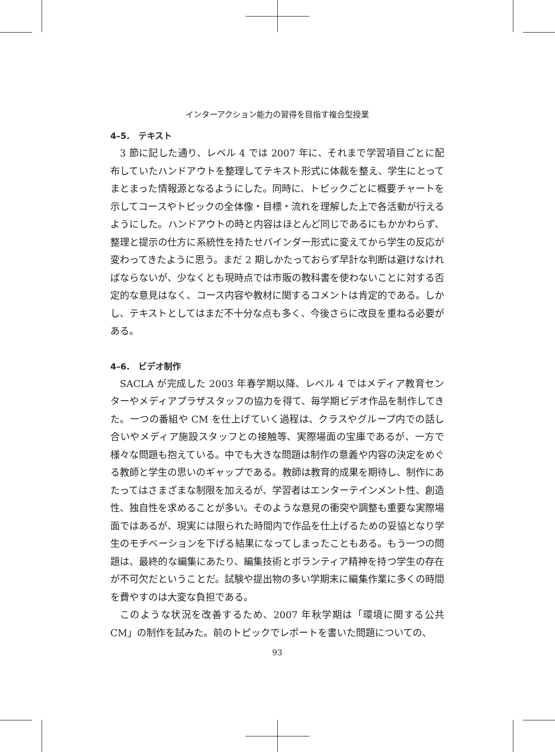インターアクション能力の習得を目指す複合型授業
4–5.　テキスト
3 節に記した通り、レベル 4 では 2007 年に、それまで学習項目ごとに配布していたハンドアウトを整理してテキスト形式に体裁を整え、学生にとってまとまった情報源となるようにした。同時に、トピックごとに概要チャートを示してコースやトピックの全体像・目標・流れを理解した上で各活動が行えるようにした。ハンドアウトの時と内容はほとんど同じであるにもかかわらず、整理と提示の仕方に系統性を持たせバインダー形式に変えてから学生の反応が変わってきたように思う。まだ 2 期しかたっておらず早計な判断は避けなければならないが、少なくとも現時点では市販の教科書を使わないことに対する否定的な意見はなく、コース内容や教材に関するコメントは肯定的である。しかし、テキストとしてはまだ不十分な点も多く、今後さらに改良を重ねる必要がある。
4–6.　ビデオ制作
SACLA が完成した 2003 年春学期以降、レベル 4 ではメディア教育センターやメディアプラザスタッフの協力を得て、毎学期ビデオ作品を制作してきた。一つの番組や CM を仕上げていく過程は、クラスやグループ内での話し合いやメディア施設スタッフとの接触等、実際場面の宝庫であるが、一方で様々な問題も抱えている。中でも大きな問題は制作の意義や内容の決定をめぐる教師と学生の思いのギャップである。教師は教育的成果を期待し、制作にあたってはさまざまな制限を加えるが、学習者はエンターテインメント性、創造性、独自性を求めることが多い。そのような意見の衝突や調整も重要な実際場面ではあるが、現実には限られた時間内で作品を仕上げるための妥協となり学生のモチベーションを下げる結果になってしまったこともある。もう一つの問題は、最終的な編集にあたり、編集技術とボランティア精神を持つ学生の存在が不可欠だということだ。試験や提出物の多い学期末に編集作業に多くの時間を費やすのは大変な負担である。
このような状況を改善するため、2007 年秋学期は「環境に関する公共 CM」の制作を試みた。前のトピックでレポートを書いた問題についての、
93